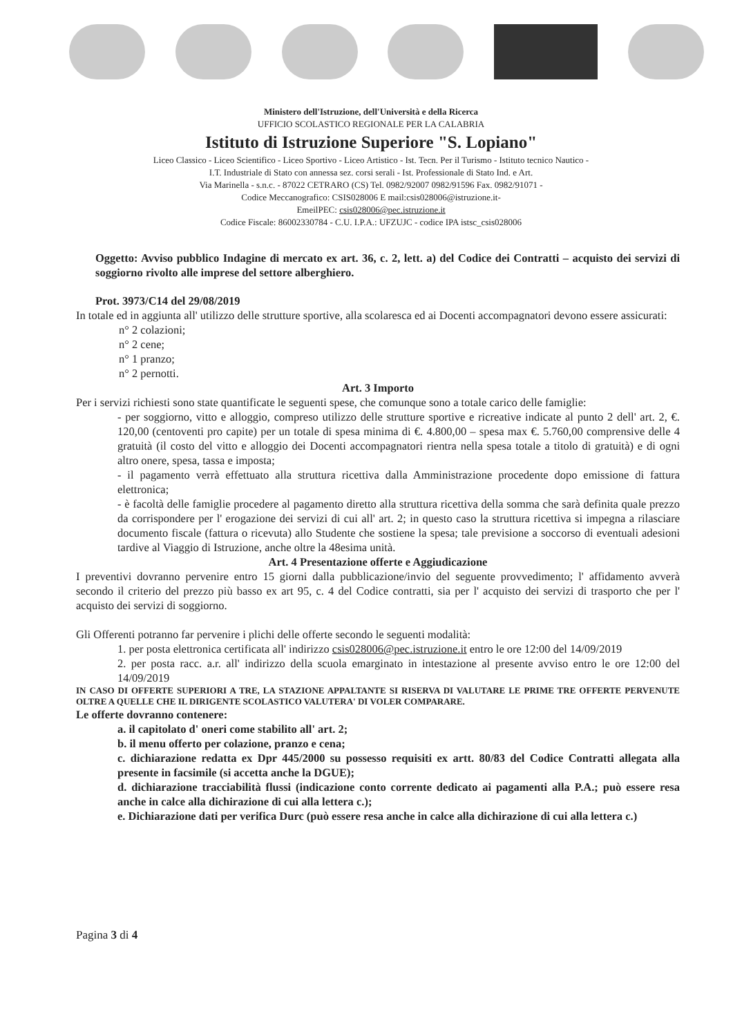Ministero dell'Istruzione, dell'Università e della Ricerca
UFFICIO SCOLASTICO REGIONALE PER LA CALABRIA
Istituto di Istruzione Superiore "S. Lopiano"
Liceo Classico - Liceo Scientifico - Liceo Sportivo - Liceo Artistico - Ist. Tecn. Per il Turismo - Istituto tecnico Nautico -
I.T. Industriale di Stato con annessa sez. corsi serali - Ist. Professionale di Stato Ind. e Art.
Via Marinella - s.n.c. - 87022 CETRARO (CS) Tel. 0982/92007 0982/91596 Fax. 0982/91071 -
Codice Meccanografico: CSIS028006 E mail:csis028006@istruzione.it-
EmeilPEC: csis028006@pec.istruzione.it
Codice Fiscale: 86002330784 - C.U. I.P.A.: UFZUJC - codice IPA istsc_csis028006
Oggetto: Avviso pubblico Indagine di mercato ex art. 36, c. 2, lett. a) del Codice dei Contratti – acquisto dei servizi di soggiorno rivolto alle imprese del settore alberghiero.
Prot. 3973/C14 del 29/08/2019
In totale ed in aggiunta all' utilizzo delle strutture sportive, alla scolaresca ed ai Docenti accompagnatori devono essere assicurati:
n° 2 colazioni;
n° 2 cene;
n° 1 pranzo;
n° 2 pernotti.
Art. 3 Importo
Per i servizi richiesti sono state quantificate le seguenti spese, che comunque sono a totale carico delle famiglie:
- per soggiorno, vitto e alloggio, compreso utilizzo delle strutture sportive e ricreative indicate al punto 2 dell' art. 2, €. 120,00 (centoventi pro capite) per un totale di spesa minima di €. 4.800,00 – spesa max €. 5.760,00 comprensive delle 4 gratuità (il costo del vitto e alloggio dei Docenti accompagnatori rientra nella spesa totale a titolo di gratuità) e di ogni altro onere, spesa, tassa e imposta;
- il pagamento verrà effettuato alla struttura ricettiva dalla Amministrazione procedente dopo emissione di fattura elettronica;
- è facoltà delle famiglie procedere al pagamento diretto alla struttura ricettiva della somma che sarà definita quale prezzo da corrispondere per l' erogazione dei servizi di cui all' art. 2; in questo caso la struttura ricettiva si impegna a rilasciare documento fiscale (fattura o ricevuta) allo Studente che sostiene la spesa; tale previsione a soccorso di eventuali adesioni tardive al Viaggio di Istruzione, anche oltre la 48esima unità.
Art. 4 Presentazione offerte e Aggiudicazione
I preventivi dovranno pervenire entro 15 giorni dalla pubblicazione/invio del seguente provvedimento; l' affidamento avverà secondo il criterio del prezzo più basso ex art 95, c. 4 del Codice contratti, sia per l' acquisto dei servizi di trasporto che per l' acquisto dei servizi di soggiorno.
Gli Offerenti potranno far pervenire i plichi delle offerte secondo le seguenti modalità:
1. per posta elettronica certificata all' indirizzo csis028006@pec.istruzione.it entro le ore 12:00 del 14/09/2019
2. per posta racc. a.r. all' indirizzo della scuola emarginato in intestazione al presente avviso entro le ore 12:00 del 14/09/2019
IN CASO DI OFFERTE SUPERIORI A TRE, LA STAZIONE APPALTANTE SI RISERVA DI VALUTARE LE PRIME TRE OFFERTE PERVENUTE OLTRE A QUELLE CHE IL DIRIGENTE SCOLASTICO VALUTERA' DI VOLER COMPARARE.
Le offerte dovranno contenere:
a. il capitolato d' oneri come stabilito all' art. 2;
b. il menu offerto per colazione, pranzo e cena;
c. dichiarazione redatta ex Dpr 445/2000 su possesso requisiti ex artt. 80/83 del Codice Contratti allegata alla presente in facsimile (si accetta anche la DGUE);
d. dichiarazione tracciabilità flussi (indicazione conto corrente dedicato ai pagamenti alla P.A.; può essere resa anche in calce alla dichirazione di cui alla lettera c.);
e. Dichiarazione dati per verifica Durc (può essere resa anche in calce alla dichirazione di cui alla lettera c.)
Pagina 3 di 4